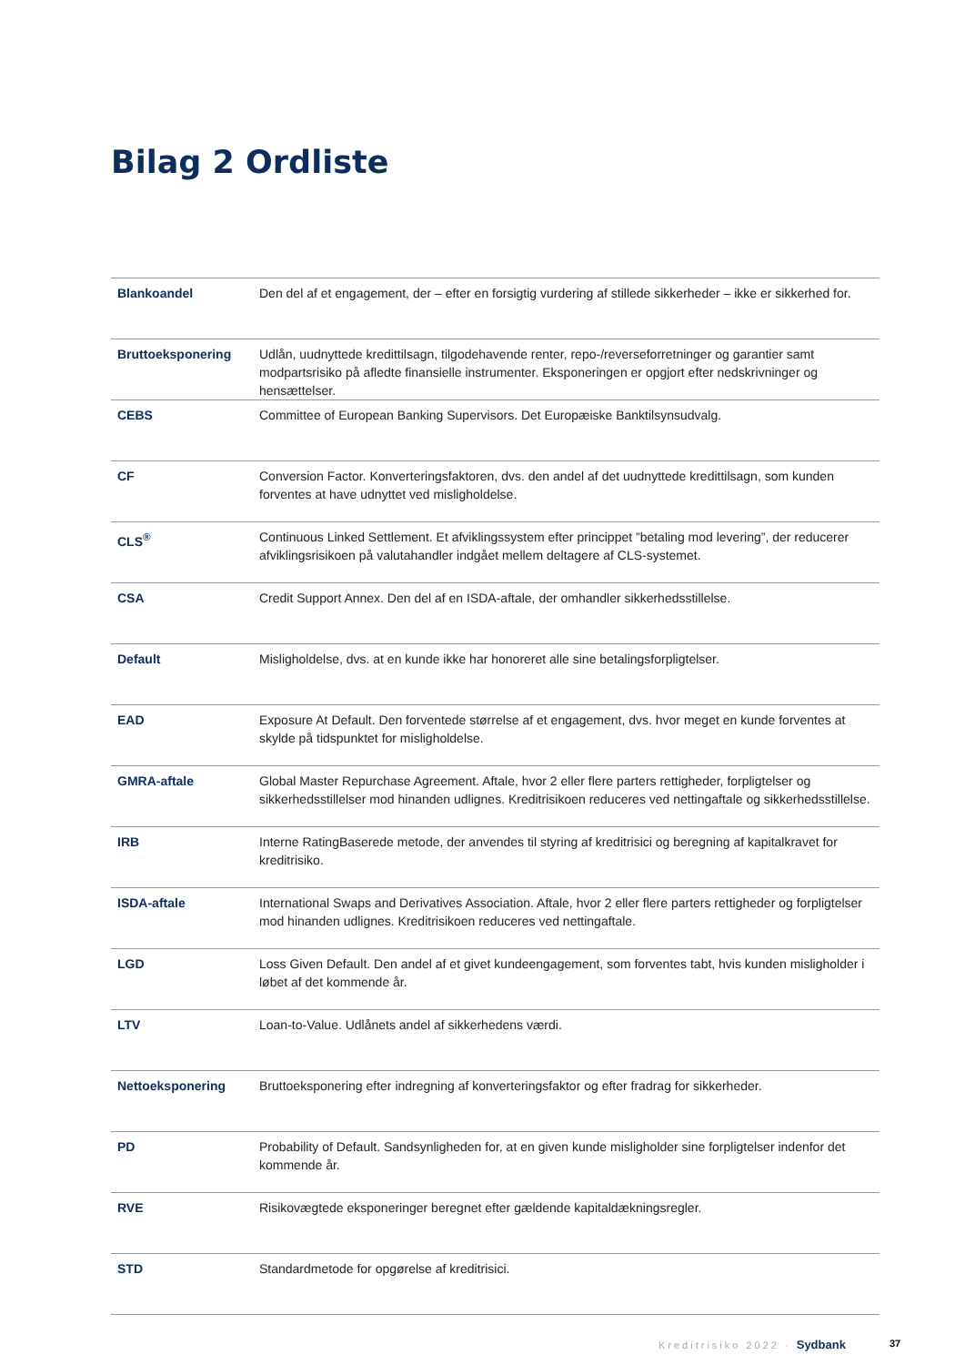Bilag 2 Ordliste
| Blankoandel | Den del af et engagement, der – efter en forsigtig vurdering af stillede sikkerheder – ikke er sikkerhed for. |
| Bruttoeksponering | Udlån, uudnyttede kredittilsagn, tilgodehavende renter, repo-/reverseforretninger og garantier samt modpartsrisiko på afledte finansielle instrumenter. Eksponeringen er opgjort efter nedskrivninger og hensættelser. |
| CEBS | Committee of European Banking Supervisors. Det Europæiske Banktilsynsudvalg. |
| CF | Conversion Factor. Konverteringsfaktoren, dvs. den andel af det uudnyttede kredittilsagn, som kunden forventes at have udnyttet ved misligholdelse. |
| CLS<sup>®</sup> | Continuous Linked Settlement. Et afviklingssystem efter princippet ”betaling mod levering”, der reducerer afviklingsrisikoen på valutahandler indgået mellem deltagere af CLS-systemet. |
| CSA | Credit Support Annex. Den del af en ISDA-aftale, der omhandler sikkerhedsstillelse. |
| Default | Misligholdelse, dvs. at en kunde ikke har honoreret alle sine betalingsforpligtelser. |
| EAD | Exposure At Default. Den forventede størrelse af et engagement, dvs. hvor meget en kunde forventes at skylde på tidspunktet for misligholdelse. |
| GMRA-aftale | Global Master Repurchase Agreement. Aftale, hvor 2 eller flere parters rettigheder, forpligtelser og sikkerhedsstillelser mod hinanden udlignes. Kreditrisikoen reduceres ved nettingaftale og sikkerhedsstillelse. |
| IRB | Interne RatingBaserede metode, der anvendes til styring af kreditrisici og beregning af kapitalkravet for kreditrisiko. |
| ISDA-aftale | International Swaps and Derivatives Association. Aftale, hvor 2 eller flere parters rettigheder og forpligtelser mod hinanden udlignes. Kreditrisikoen reduceres ved nettingaftale. |
| LGD | Loss Given Default. Den andel af et givet kundeengagement, som forventes tabt, hvis kunden misligholder i løbet af det kommende år. |
| LTV | Loan-to-Value. Udlånets andel af sikkerhedens værdi. |
| Nettoeksponering | Bruttoeksponering efter indregning af konverteringsfaktor og efter fradrag for sikkerheder. |
| PD | Probability of Default. Sandsynligheden for, at en given kunde misligholder sine forpligtelser indenfor det kommende år. |
| RVE | Risikovægtede eksponeringer beregnet efter gældende kapitaldækningsregler. |
| STD | Standardmetode for opgørelse af kreditrisici. |
Kreditrisiko 2022 · Sydbank 37